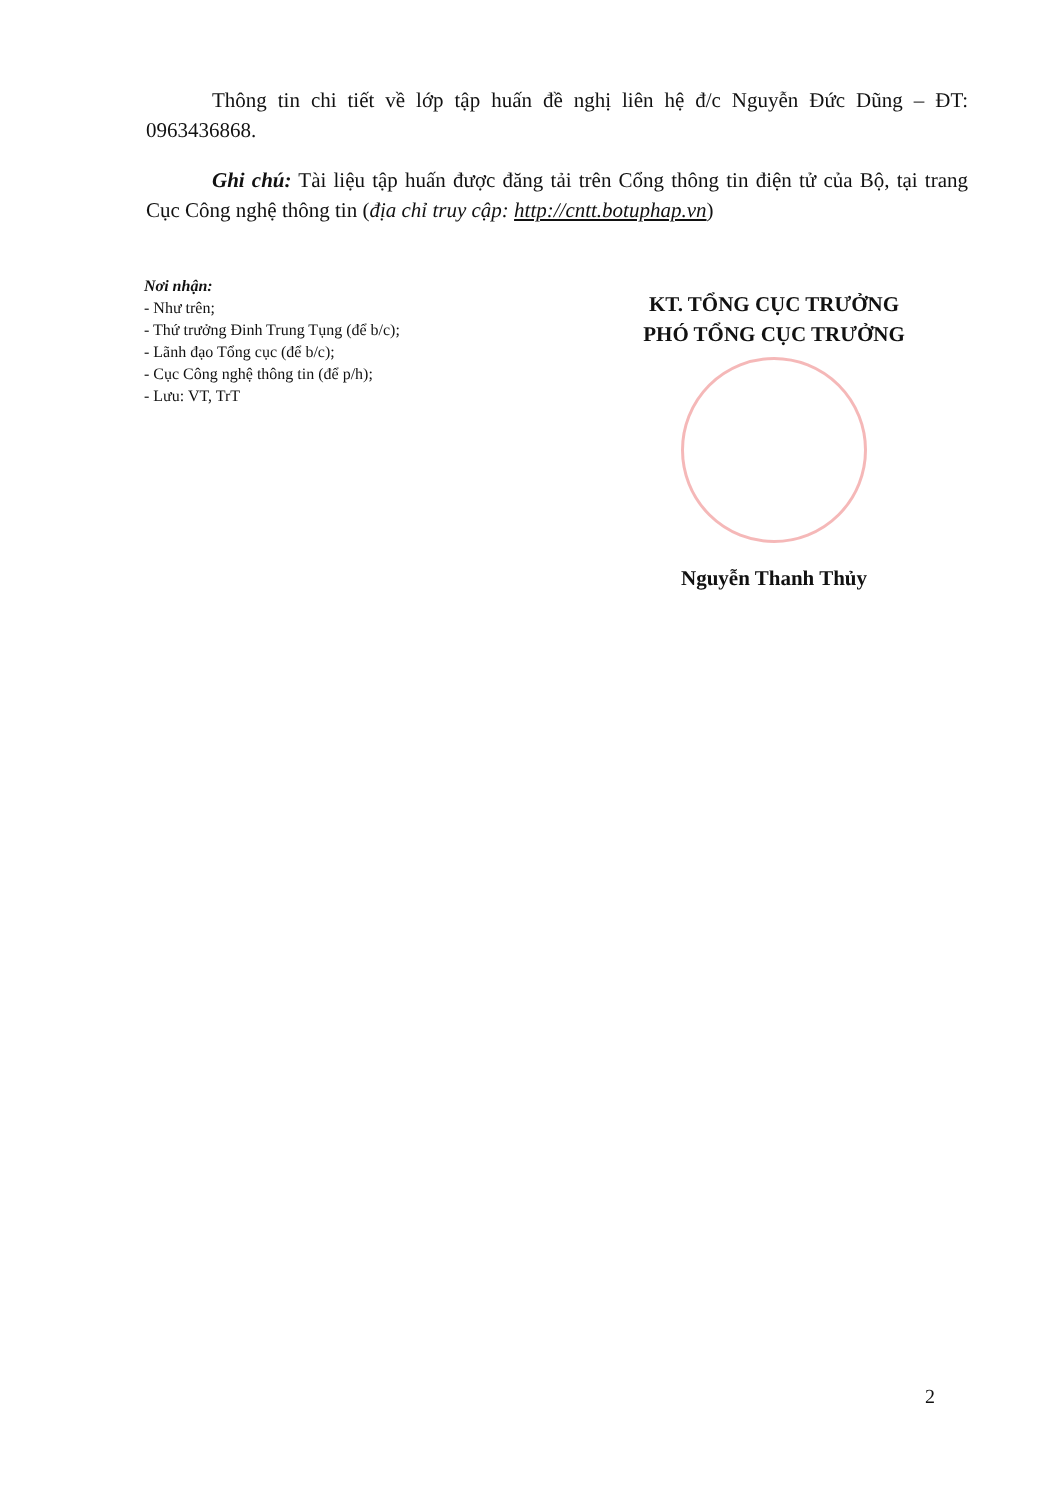Thông tin chi tiết về lớp tập huấn đề nghị liên hệ đ/c Nguyễn Đức Dũng – ĐT: 0963436868.
Ghi chú: Tài liệu tập huấn được đăng tải trên Cổng thông tin điện tử của Bộ, tại trang Cục Công nghệ thông tin (địa chỉ truy cập: http://cntt.botuphap.vn)
Nơi nhận:
- Như trên;
- Thứ trưởng Đinh Trung Tụng (để b/c);
- Lãnh đạo Tổng cục (để b/c);
- Cục Công nghệ thông tin (để p/h);
- Lưu: VT, TrT
KT. TỔNG CỤC TRƯỞNG
PHÓ TỔNG CỤC TRƯỞNG
Nguyễn Thanh Thủy
2